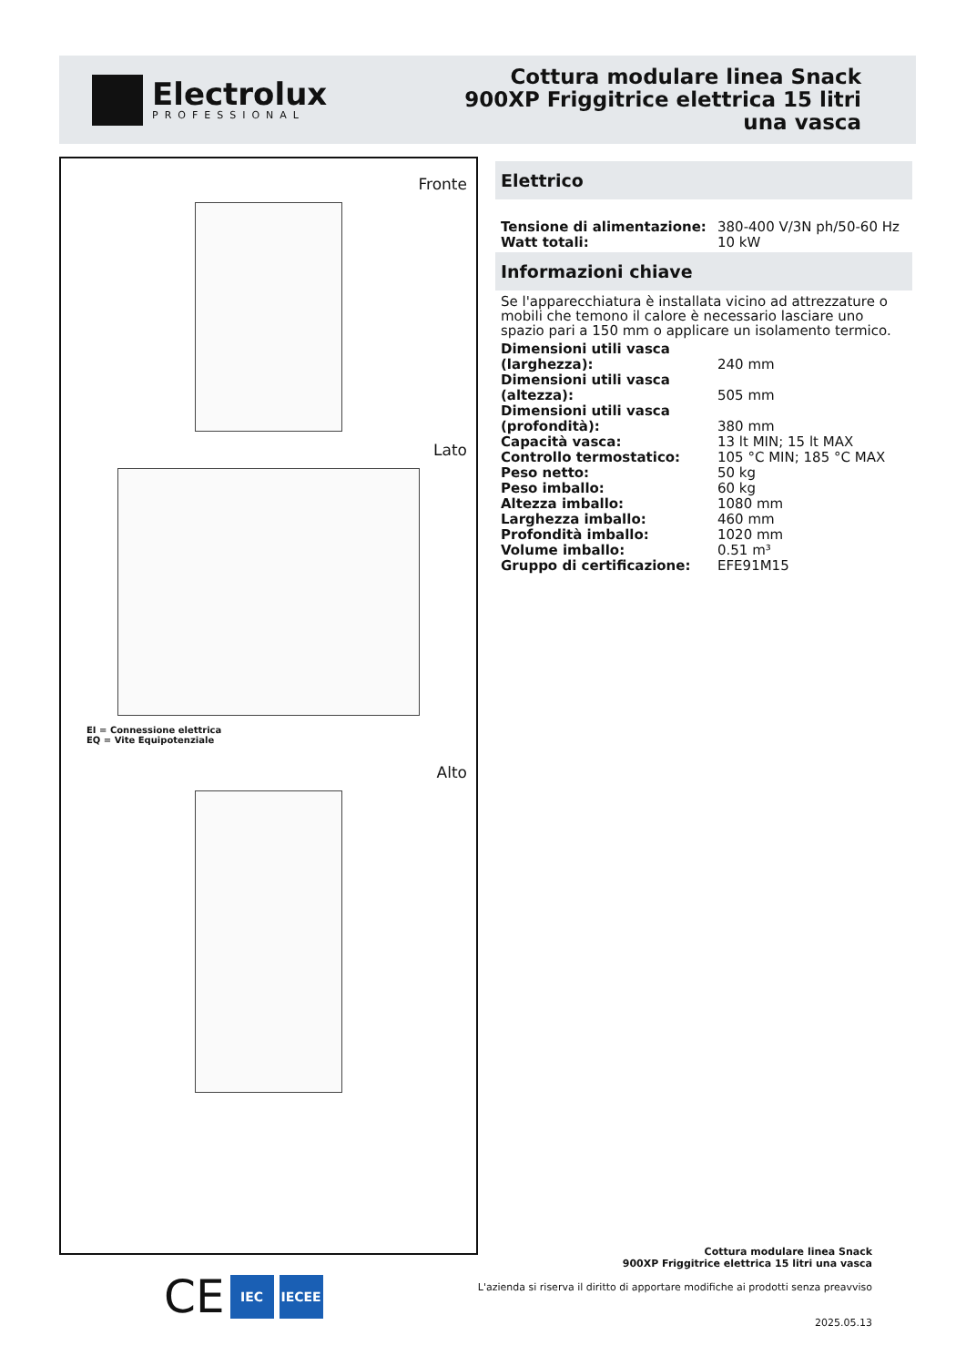Electrolux
PROFESSIONAL
Cottura modulare linea Snack
900XP Friggitrice elettrica 15 litri
una vasca
Fronte
Lato
EI = Connessione elettrica
EQ = Vite Equipotenziale
Alto
Elettrico
| Tensione di alimentazione: | 380-400 V/3N ph/50-60 Hz |
| Watt totali: | 10 kW |
Informazioni chiave
Se l'apparecchiatura è installata vicino ad attrezzature o mobili che temono il calore è necessario lasciare uno spazio pari a 150 mm o applicare un isolamento termico.
| Dimensioni utili vasca (larghezza): | 240 mm |
| Dimensioni utili vasca (altezza): | 505 mm |
| Dimensioni utili vasca (profondità): | 380 mm |
| Capacità vasca: | 13 lt MIN; 15 lt MAX |
| Controllo termostatico: | 105 °C MIN; 185 °C MAX |
| Peso netto: | 50 kg |
| Peso imballo: | 60 kg |
| Altezza imballo: | 1080 mm |
| Larghezza imballo: | 460 mm |
| Profondità imballo: | 1020 mm |
| Volume imballo: | 0.51 m³ |
| Gruppo di certificazione: | EFE91M15 |
CE
IEC IECEE
Cottura modulare linea Snack
900XP Friggitrice elettrica 15 litri una vasca
L'azienda si riserva il diritto di apportare modifiche ai prodotti senza preavviso
2025.05.13